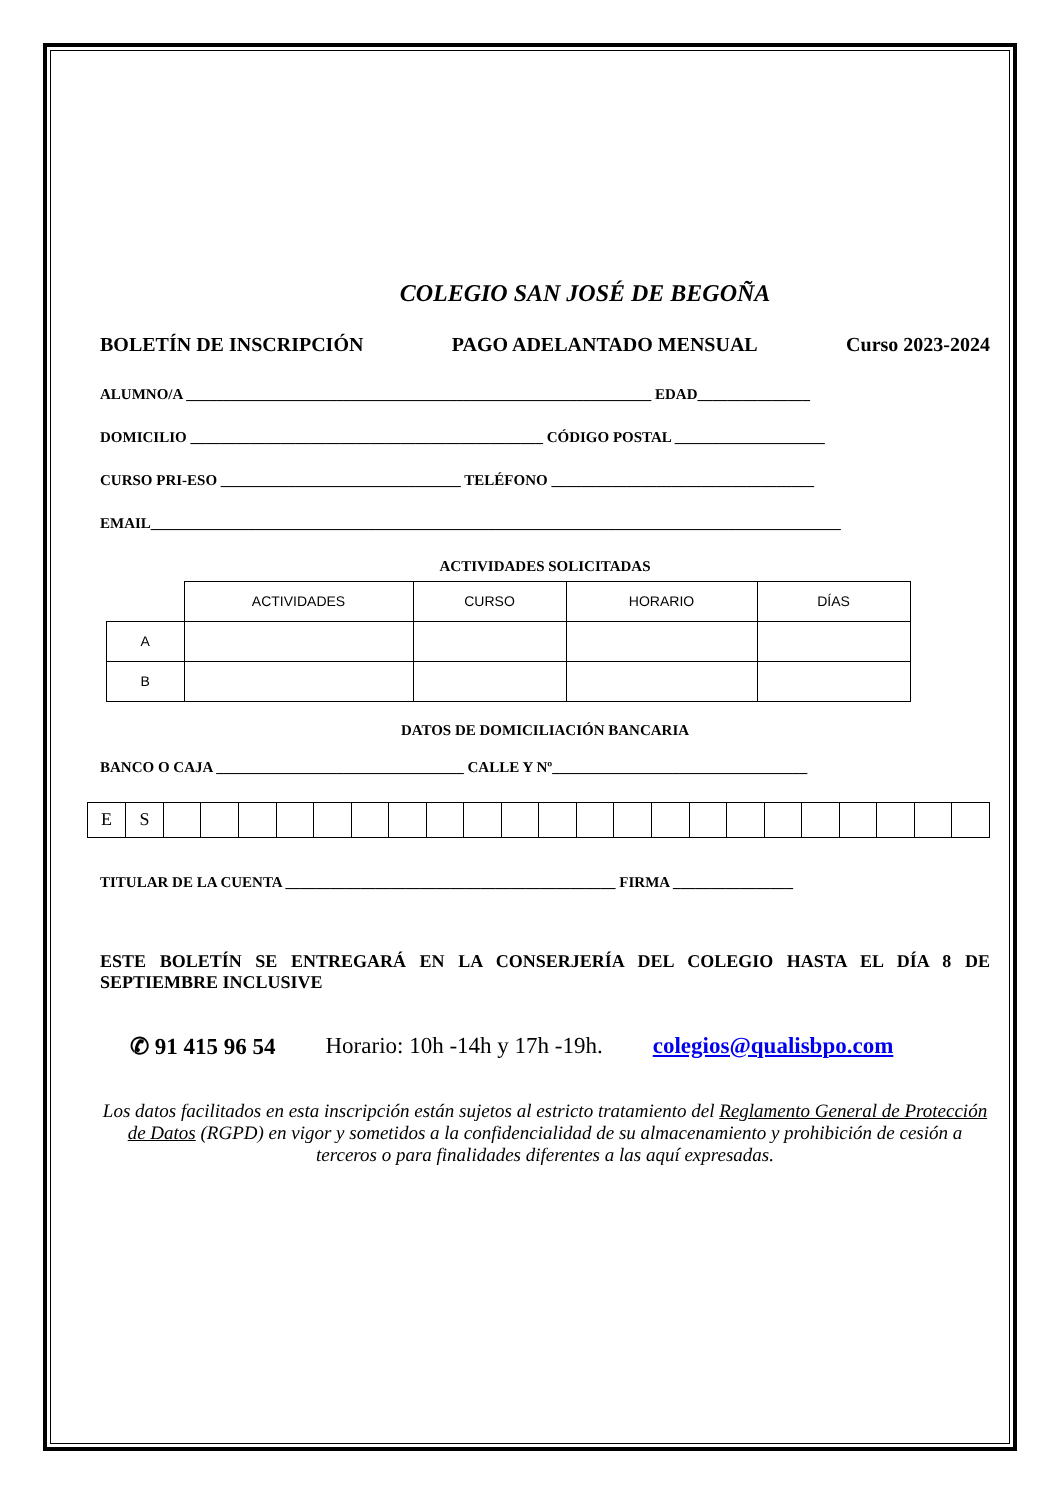COLEGIO SAN JOSÉ DE BEGOÑA
BOLETÍN DE INSCRIPCIÓN PAGO ADELANTADO MENSUAL Curso 2023-2024
ALUMNO/A ______________________________________________________________ EDAD_______________
DOMICILIO _______________________________________________ CÓDIGO POSTAL ____________________
CURSO PRI-ESO ________________________________ TELÉFONO ___________________________________
EMAIL____________________________________________________________________________________________
ACTIVIDADES SOLICITADAS
| | ACTIVIDADES | CURSO | HORARIO | DÍAS |
| A | | | | |
| B | | | | |
DATOS DE DOMICILIACIÓN BANCARIA
BANCO O CAJA _________________________________ CALLE Y Nº__________________________________
| E | S | | | | | | | | | | | | | | | | | | | | | | |
TITULAR DE LA CUENTA ____________________________________________ FIRMA ________________
ESTE BOLETÍN SE ENTREGARÁ EN LA CONSERJERÍA DEL COLEGIO HASTA EL DÍA 8 DE SEPTIEMBRE INCLUSIVE
✆ 91 415 96 54 Horario: 10h -14h y 17h -19h. colegios@qualisbpo.com
Los datos facilitados en esta inscripción están sujetos al estricto tratamiento del Reglamento General de Protección de Datos (RGPD) en vigor y sometidos a la confidencialidad de su almacenamiento y prohibición de cesión a terceros o para finalidades diferentes a las aquí expresadas.